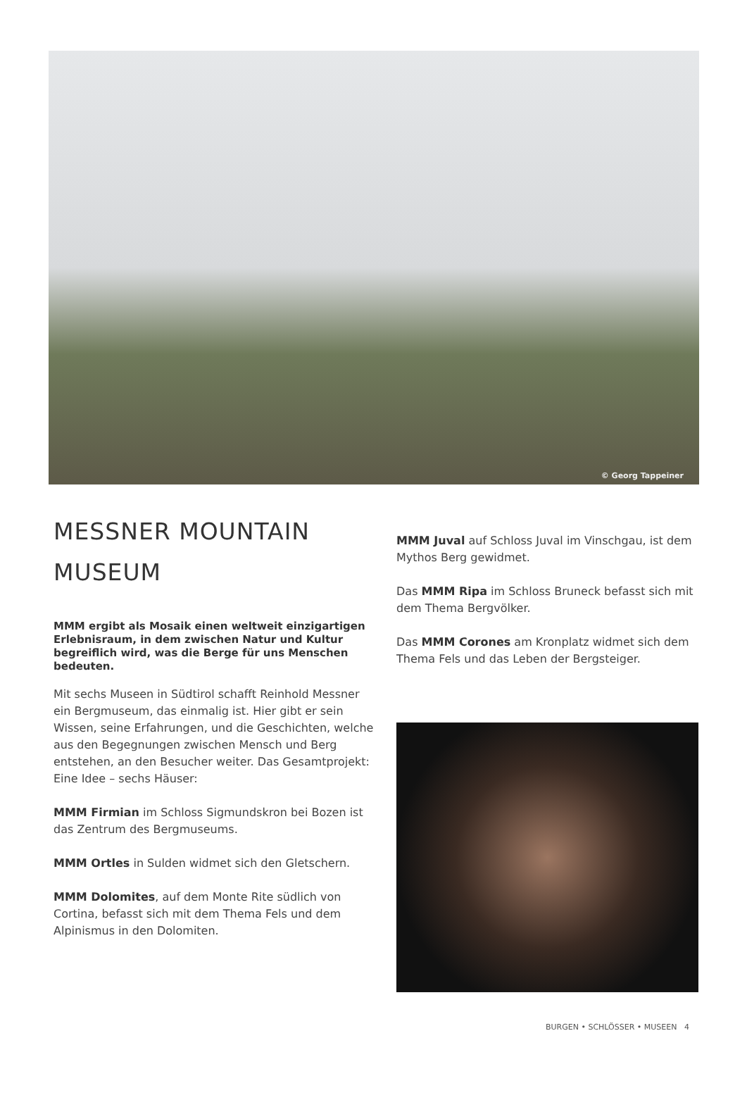© Georg Tappeiner
MESSNER MOUNTAIN
MUSEUM
MMM ergibt als Mosaik einen weltweit einzigartigen Erlebnisraum, in dem zwischen Natur und Kultur begreiflich wird, was die Berge für uns Menschen bedeuten.
Mit sechs Museen in Südtirol schafft Reinhold Messner ein Bergmuseum, das einmalig ist. Hier gibt er sein Wissen, seine Erfahrungen, und die Geschichten, welche aus den Begegnungen zwischen Mensch und Berg entstehen, an den Besucher weiter. Das Gesamtprojekt: Eine Idee – sechs Häuser:
MMM Firmian im Schloss Sigmundskron bei Bozen ist das Zentrum des Bergmuseums.
MMM Ortles in Sulden widmet sich den Gletschern.
MMM Dolomites, auf dem Monte Rite südlich von Cortina, befasst sich mit dem Thema Fels und dem Alpinismus in den Dolomiten.
MMM Juval auf Schloss Juval im Vinschgau, ist dem Mythos Berg gewidmet.
Das MMM Ripa im Schloss Bruneck befasst sich mit dem Thema Bergvölker.
Das MMM Corones am Kronplatz widmet sich dem Thema Fels und das Leben der Bergsteiger.
BURGEN • SCHLÖSSER • MUSEEN 4